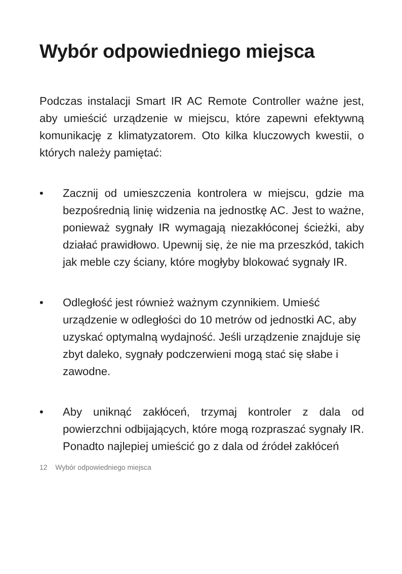Wybór odpowiedniego miejsca
Podczas instalacji Smart IR AC Remote Controller ważne jest, aby umieścić urządzenie w miejscu, które zapewni efektywną komunikację z klimatyzatorem. Oto kilka kluczowych kwestii, o których należy pamiętać:
• Zacznij od umieszczenia kontrolera w miejscu, gdzie ma bezpośrednią linię widzenia na jednostkę AC. Jest to ważne, ponieważ sygnały IR wymagają niezakłóconej ścieżki, aby działać prawidłowo. Upewnij się, że nie ma przeszkód, takich jak meble czy ściany, które mogłyby blokować sygnały IR.
• Odległość jest również ważnym czynnikiem. Umieść urządzenie w odległości do 10 metrów od jednostki AC, aby uzyskać optymalną wydajność. Jeśli urządzenie znajduje się zbyt daleko, sygnały podczerwieni mogą stać się słabe i zawodne.
• Aby uniknąć zakłóceń, trzymaj kontroler z dala od powierzchni odbijających, które mogą rozpraszać sygnały IR. Ponadto najlepiej umieścić go z dala od źródeł zakłóceń
12 Wybór odpowiedniego miejsca